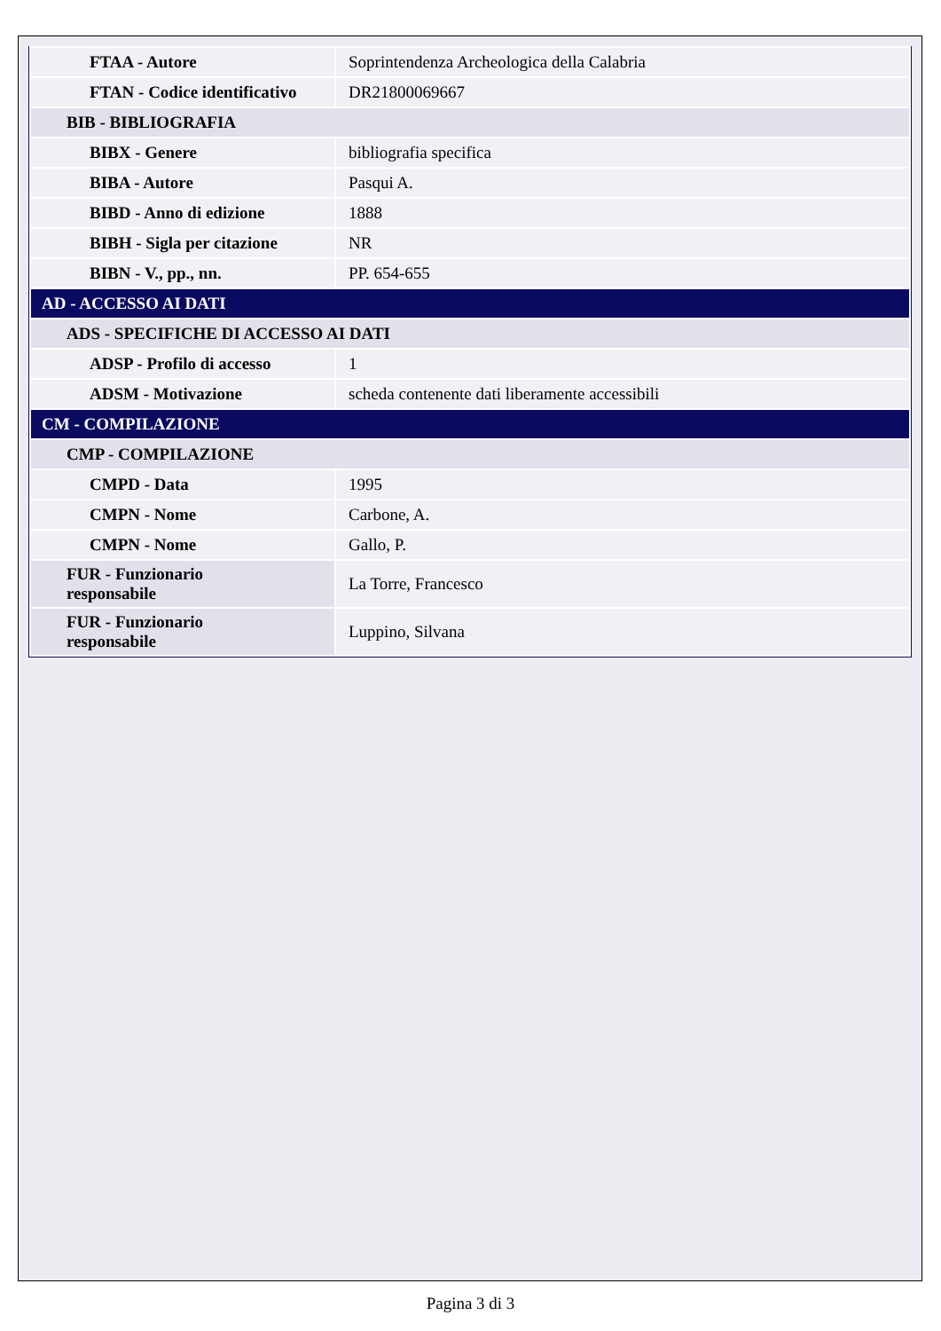| FTAA - Autore | Soprintendenza Archeologica della Calabria |
| FTAN - Codice identificativo | DR21800069667 |
| BIB - BIBLIOGRAFIA | |
| BIBX - Genere | bibliografia specifica |
| BIBA - Autore | Pasqui A. |
| BIBD - Anno di edizione | 1888 |
| BIBH - Sigla per citazione | NR |
| BIBN - V., pp., nn. | PP. 654-655 |
| AD - ACCESSO AI DATI | |
| ADS - SPECIFICHE DI ACCESSO AI DATI | |
| ADSP - Profilo di accesso | 1 |
| ADSM - Motivazione | scheda contenente dati liberamente accessibili |
| CM - COMPILAZIONE | |
| CMP - COMPILAZIONE | |
| CMPD - Data | 1995 |
| CMPN - Nome | Carbone, A. |
| CMPN - Nome | Gallo, P. |
| FUR - Funzionario responsabile | La Torre, Francesco |
| FUR - Funzionario responsabile | Luppino, Silvana |
Pagina 3 di 3